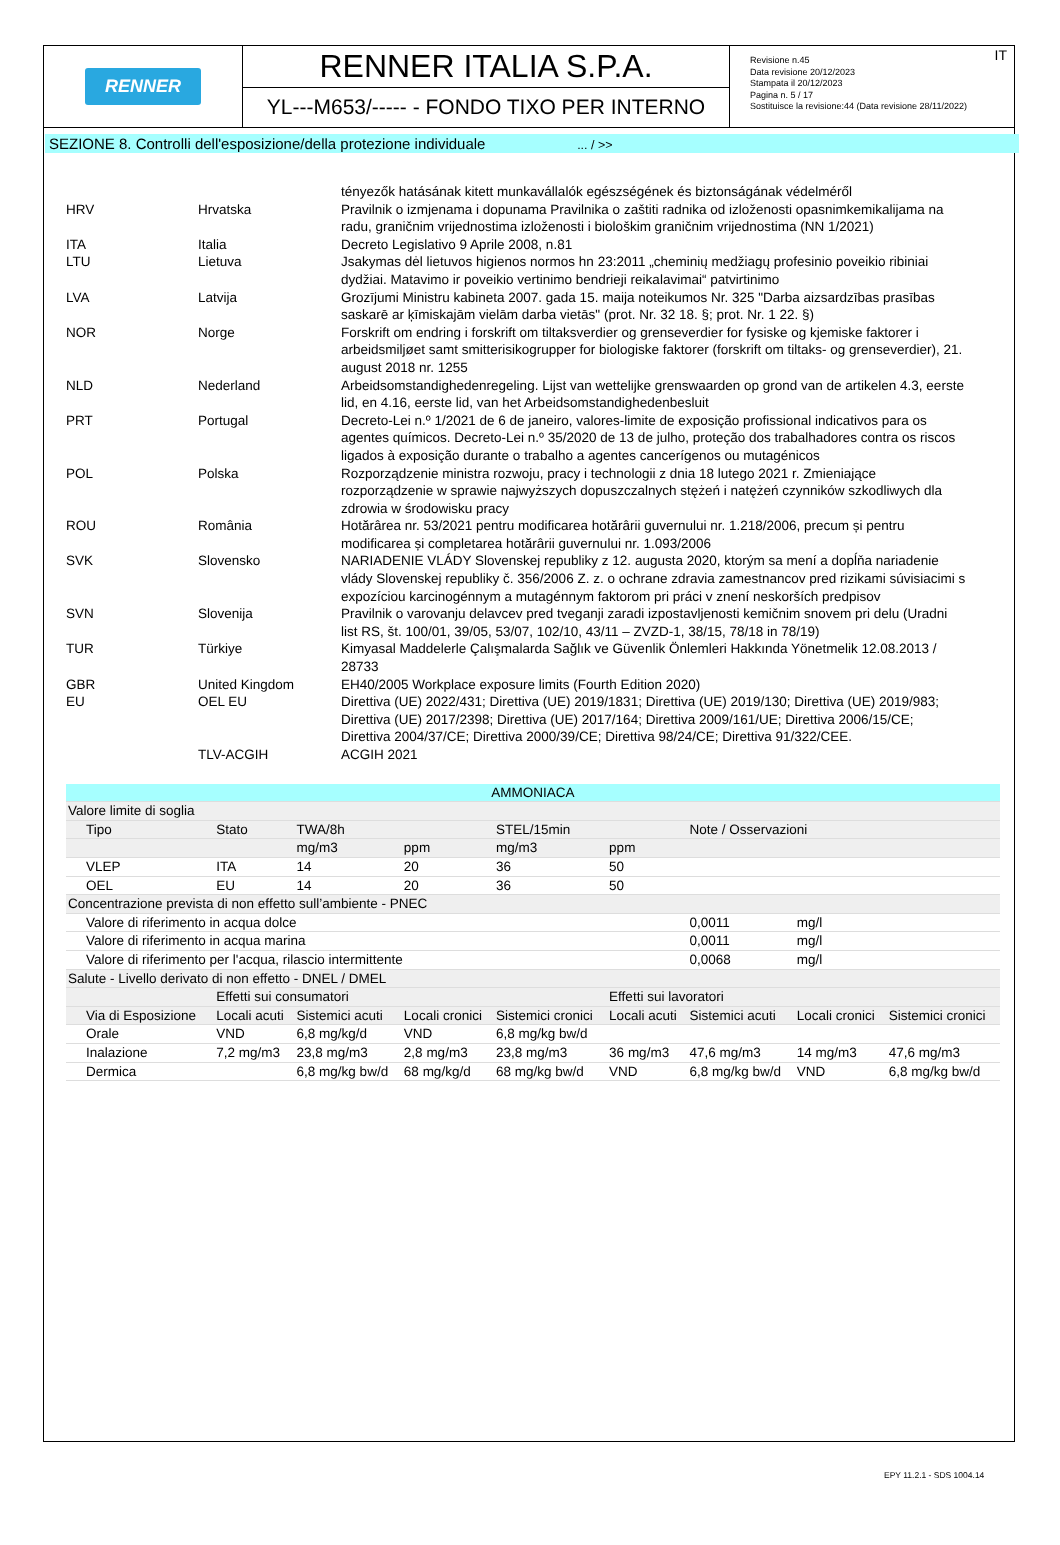RENNER
RENNER ITALIA S.P.A.
YL---M653/----- - FONDO TIXO PER INTERNO
IT Revisione n.45
Data revisione 20/12/2023
Stampata il 20/12/2023
Pagina n. 5 / 17
Sostituisce la revisione:44 (Data revisione 28/11/2022)
SEZIONE 8. Controlli dell'esposizione/della protezione individuale ... / >>
| | | tényezők hatásának kitett munkavállalók egészségének és biztonságának védelméről |
| HRV | Hrvatska | Pravilnik o izmjenama i dopunama Pravilnika o zaštiti radnika od izloženosti opasnimkemikalijama na radu, graničnim vrijednostima izloženosti i biološkim graničnim vrijednostima (NN 1/2021) |
| ITA | Italia | Decreto Legislativo 9 Aprile 2008, n.81 |
| LTU | Lietuva | Jsakymas dėl lietuvos higienos normos hn 23:2011 „cheminių medžiagų profesinio poveikio ribiniai dydžiai. Matavimo ir poveikio vertinimo bendrieji reikalavimai“ patvirtinimo |
| LVA | Latvija | Grozījumi Ministru kabineta 2007. gada 15. maija noteikumos Nr. 325 "Darba aizsardzības prasības saskarē ar ķīmiskajām vielām darba vietās" (prot. Nr. 32 18. §; prot. Nr. 1 22. §) |
| NOR | Norge | Forskrift om endring i forskrift om tiltaksverdier og grenseverdier for fysiske og kjemiske faktorer i arbeidsmiljøet samt smitterisikogrupper for biologiske faktorer (forskrift om tiltaks- og grenseverdier), 21. august 2018 nr. 1255 |
| NLD | Nederland | Arbeidsomstandighedenregeling. Lijst van wettelijke grenswaarden op grond van de artikelen 4.3, eerste lid, en 4.16, eerste lid, van het Arbeidsomstandighedenbesluit |
| PRT | Portugal | Decreto-Lei n.º 1/2021 de 6 de janeiro, valores-limite de exposição profissional indicativos para os agentes químicos. Decreto-Lei n.º 35/2020 de 13 de julho, proteção dos trabalhadores contra os riscos ligados à exposição durante o trabalho a agentes cancerígenos ou mutagénicos |
| POL | Polska | Rozporządzenie ministra rozwoju, pracy i technologii z dnia 18 lutego 2021 r. Zmieniające rozporządzenie w sprawie najwyższych dopuszczalnych stężeń i natężeń czynników szkodliwych dla zdrowia w środowisku pracy |
| ROU | România | Hotărârea nr. 53/2021 pentru modificarea hotărârii guvernului nr. 1.218/2006, precum și pentru modificarea și completarea hotărârii guvernului nr. 1.093/2006 |
| SVK | Slovensko | NARIADENIE VLÁDY Slovenskej republiky z 12. augusta 2020, ktorým sa mení a dopĺňa nariadenie vlády Slovenskej republiky č. 356/2006 Z. z. o ochrane zdravia zamestnancov pred rizikami súvisiacimi s expozíciou karcinogénnym a mutagénnym faktorom pri práci v znení neskorších predpisov |
| SVN | Slovenija | Pravilnik o varovanju delavcev pred tveganji zaradi izpostavljenosti kemičnim snovem pri delu (Uradni list RS, št. 100/01, 39/05, 53/07, 102/10, 43/11 – ZVZD-1, 38/15, 78/18 in 78/19) |
| TUR | Türkiye | Kimyasal Maddelerle Çalışmalarda Sağlık ve Güvenlik Önlemleri Hakkında Yönetmelik 12.08.2013 / 28733 |
| GBR | United Kingdom | EH40/2005 Workplace exposure limits (Fourth Edition 2020) |
| EU | OEL EU | Direttiva (UE) 2022/431; Direttiva (UE) 2019/1831; Direttiva (UE) 2019/130; Direttiva (UE) 2019/983; Direttiva (UE) 2017/2398; Direttiva (UE) 2017/164; Direttiva 2009/161/UE; Direttiva 2006/15/CE; Direttiva 2004/37/CE; Direttiva 2000/39/CE; Direttiva 98/24/CE; Direttiva 91/322/CEE. |
| | TLV-ACGIH | ACGIH 2021 |
| AMMONIACA | | | | | | | | |
| --- | --- | --- | --- | --- | --- | --- | --- | --- |
| Valore limite di soglia | | | | | | | | |
| Tipo | Stato | TWA/8h | | STEL/15min | | Note / Osservazioni | | |
| | | mg/m3 | ppm | mg/m3 | ppm | | | |
| VLEP | ITA | 14 | 20 | 36 | 50 | | | |
| OEL | EU | 14 | 20 | 36 | 50 | | | |
| Concentrazione prevista di non effetto sull’ambiente - PNEC | | | | | | | | |
| Valore di riferimento in acqua dolce | | | | | | 0,0011 | mg/l | |
| Valore di riferimento in acqua marina | | | | | | 0,0011 | mg/l | |
| Valore di riferimento per l'acqua, rilascio intermittente | | | | | | 0,0068 | mg/l | |
| Salute - Livello derivato di non effetto - DNEL / DMEL | | | | | | | | |
| | Effetti sui consumatori | | | | Effetti sui lavoratori | | | |
| Via di Esposizione | Locali acuti | Sistemici acuti | Locali cronici | Sistemici cronici | Locali acuti | Sistemici acuti | Locali cronici | Sistemici cronici |
| Orale | VND | 6,8 mg/kg/d | VND | 6,8 mg/kg bw/d | | | | |
| Inalazione | 7,2 mg/m3 | 23,8 mg/m3 | 2,8 mg/m3 | 23,8 mg/m3 | 36 mg/m3 | 47,6 mg/m3 | 14 mg/m3 | 47,6 mg/m3 |
| Dermica | | 6,8 mg/kg bw/d | 68 mg/kg/d | 68 mg/kg bw/d | VND | 6,8 mg/kg bw/d | VND | 6,8 mg/kg bw/d |
EPY 11.2.1 - SDS 1004.14